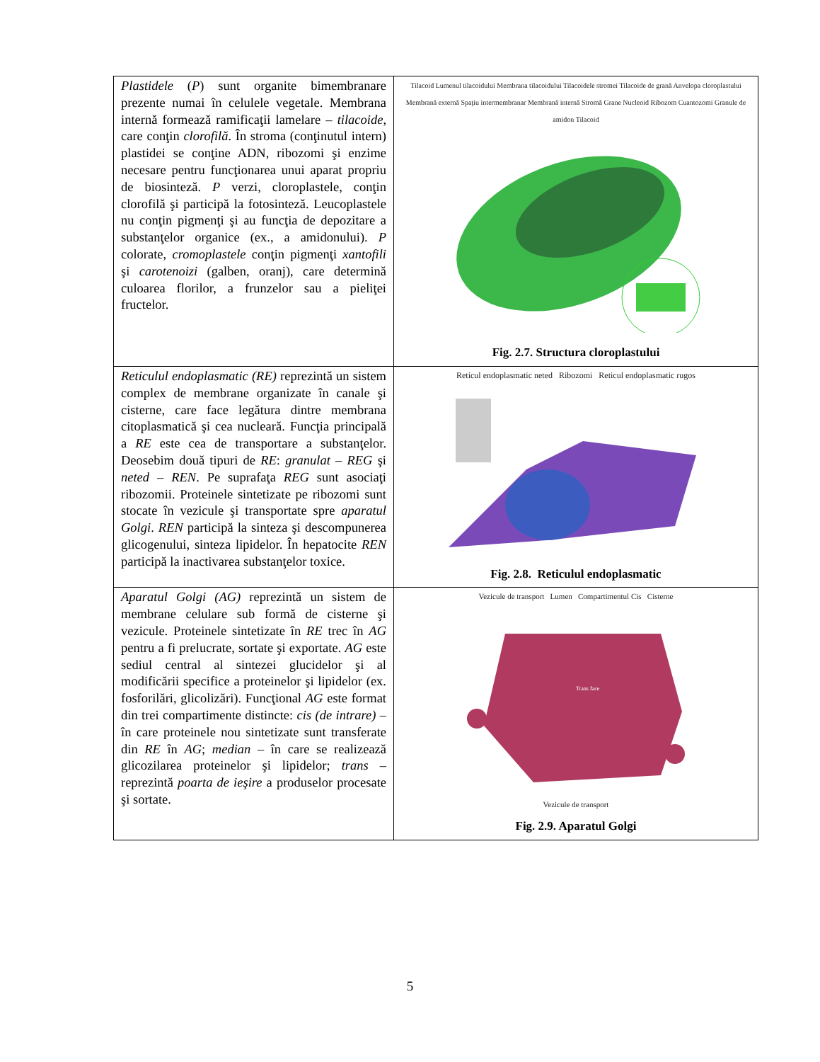| Plastidele ( P ) sunt organite bimembranare prezente numai în celulele vegetale. Membrana internă formează ramificaţii lamelare – tilacoide , care conţin clorofilă . În stroma (conţinutul intern) plastidei se conţine ADN, ribozomi şi enzime necesare pentru funcţionarea unui aparat propriu de biosinteză. P verzi, cloroplastele, conţin clorofilă şi participă la fotosinteză. Leucoplastele nu conţin pigmenţi şi au funcţia de depozitare a substanţelor organice (ex., a amidonului). P colorate, cromoplastele conţin pigmenţi xantofili şi carotenoizi (galben, oranj), care determină culoarea florilor, a frunzelor sau a pieliţei fructelor. | Tilacoid Lumenul tilacoidului Membrana tilacoidului Tilacoidele stromei Tilacoide de grană Anvelopa cloroplastului Membrană externă Spaţiu intermembranar Membrană internă Stromă Grane Nucleoid Ribozom Cuantozomi Granule de amidon Tilacoid Fig. 2.7. Structura cloroplastului |
| Reticulul endoplasmatic (RE) reprezintă un sistem complex de membrane organizate în canale şi cisterne, care face legătura dintre membrana citoplasmatică şi cea nucleară. Funcţia principală a RE este cea de transportare a substanţelor. Deosebim două tipuri de RE : granulat – REG şi neted – REN . Pe suprafaţa REG sunt asociaţi ribozomii. Proteinele sintetizate pe ribozomi sunt stocate în vezicule şi transportate spre aparatul Golgi . REN participă la sinteza şi descompunerea glicogenului, sinteza lipidelor. În hepatocite REN participă la inactivarea substanţelor toxice. | Reticul endoplasmatic neted Ribozomi Reticul endoplasmatic rugos Fig. 2.8. Reticulul endoplasmatic |
| Aparatul Golgi (AG) reprezintă un sistem de membrane celulare sub formă de cisterne şi vezicule. Proteinele sintetizate în RE trec în AG pentru a fi prelucrate, sortate şi exportate. AG este sediul central al sintezei glucidelor şi al modificării specifice a proteinelor şi lipidelor (ex. fosforilări, glicolizări). Funcţional AG este format din trei compartimente distincte: cis (de intrare) – în care proteinele nou sintetizate sunt transferate din RE în AG ; median – în care se realizează glicozilarea proteinelor şi lipidelor; trans – reprezintă poarta de ieşire a produselor procesate şi sortate. | Vezicule de transport Lumen Compartimentul Cis Cisterne Trans face Vezicule de transport Fig. 2.9. Aparatul Golgi |
5